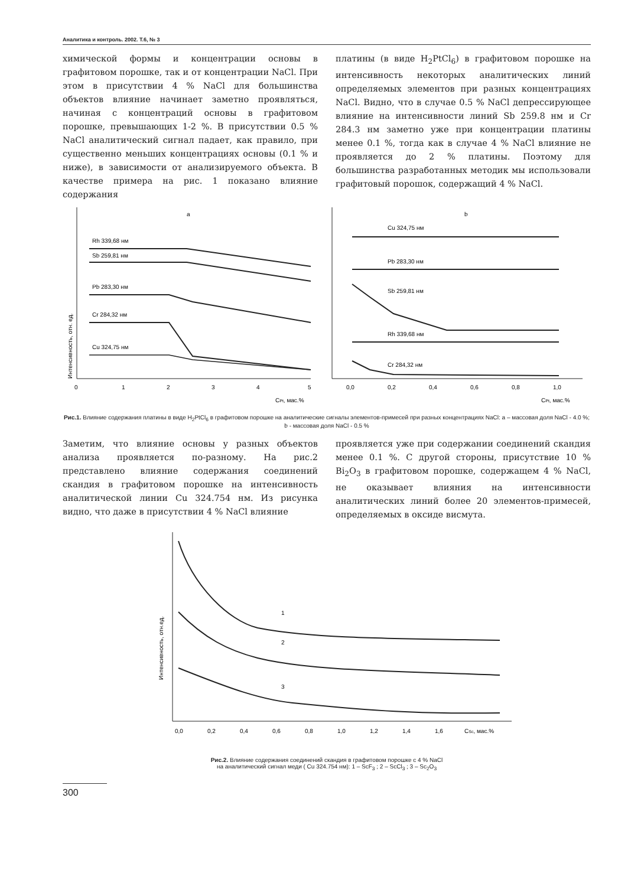Аналитика и контроль. 2002. Т.6, № 3
химической формы и концентрации основы в графитовом порошке, так и от концентрации NaCl. При этом в присутствии 4 % NaCl для большинства объектов влияние начинает заметно проявляться, начиная с концентраций основы в графитовом порошке, превышающих 1-2 %. В присутствии 0.5 % NaCl аналитический сигнал падает, как правило, при существенно меньших концентрациях основы (0.1 % и ниже), в зависимости от анализируемого объекта. В качестве примера на рис. 1 показано влияние содержания
платины (в виде H<sub>2</sub>PtCl<sub>6</sub>) в графитовом порошке на интенсивность некоторых аналитических линий определяемых элементов при разных концентрациях NaCl. Видно, что в случае 0.5 % NaCl депрессирующее влияние на интенсивности линий Sb 259.8 нм и Cr 284.3 нм заметно уже при концентрации платины менее 0.1 %, тогда как в случае 4 % NaCl влияние не проявляется до 2 % платины. Поэтому для большинства разработанных методик мы использовали графитовый порошок, содержащий 4 % NaCl.
Интенсивность, отн. ед.
a
Rh 339,68 нм
Sb 259,81 нм
Pb 283,30 нм
Cr 284,32 нм
Cu 324,75 нм
0
1
2
3
4
5
CPt, мас.%
b
Cu 324,75 нм
Pb 283,30 нм
Sb 259,81 нм
Rh 339,68 нм
Cr 284,32 нм
0,0
0,2
0,4
0,6
0,8
1,0
CPt, мас.%
Рис.1. Влияние содержания платины в виде H<sub>2</sub>PtCl<sub>6</sub> в графитовом порошке на аналитические сигналы элементов-примесей при разных концентрациях NaCl: a – массовая доля NaCl - 4.0 %; b - массовая доля NaCl - 0.5 %
Заметим, что влияние основы у разных объектов анализа проявляется по-разному. На рис.2 представлено влияние содержания соединений скандия в графитовом порошке на интенсивность аналитической линии Cu 324.754 нм. Из рисунка видно, что даже в присутствии 4 % NaCl влияние
проявляется уже при содержании соединений скандия менее 0.1 %. С другой стороны, присутствие 10 % Bi<sub>2</sub>O<sub>3</sub> в графитовом порошке, содержащем 4 % NaCl, не оказывает влияния на интенсивности аналитических линий более 20 элементов-примесей, определяемых в оксиде висмута.
Интенсивность, отн.ед.
1
2
3
0,0
0,2
0,4
0,6
0,8
1,0
1,2
1,4
1,6
CSc, мас.%
Рис.2. Влияние содержания соединений скандия в графитовом порошке с 4 % NaCl
на аналитический сигнал меди ( Cu 324.754 нм): 1 – ScF<sub>3</sub> ; 2 – ScCl<sub>3</sub> ; 3 – Sc<sub>2</sub>O<sub>3</sub>
300